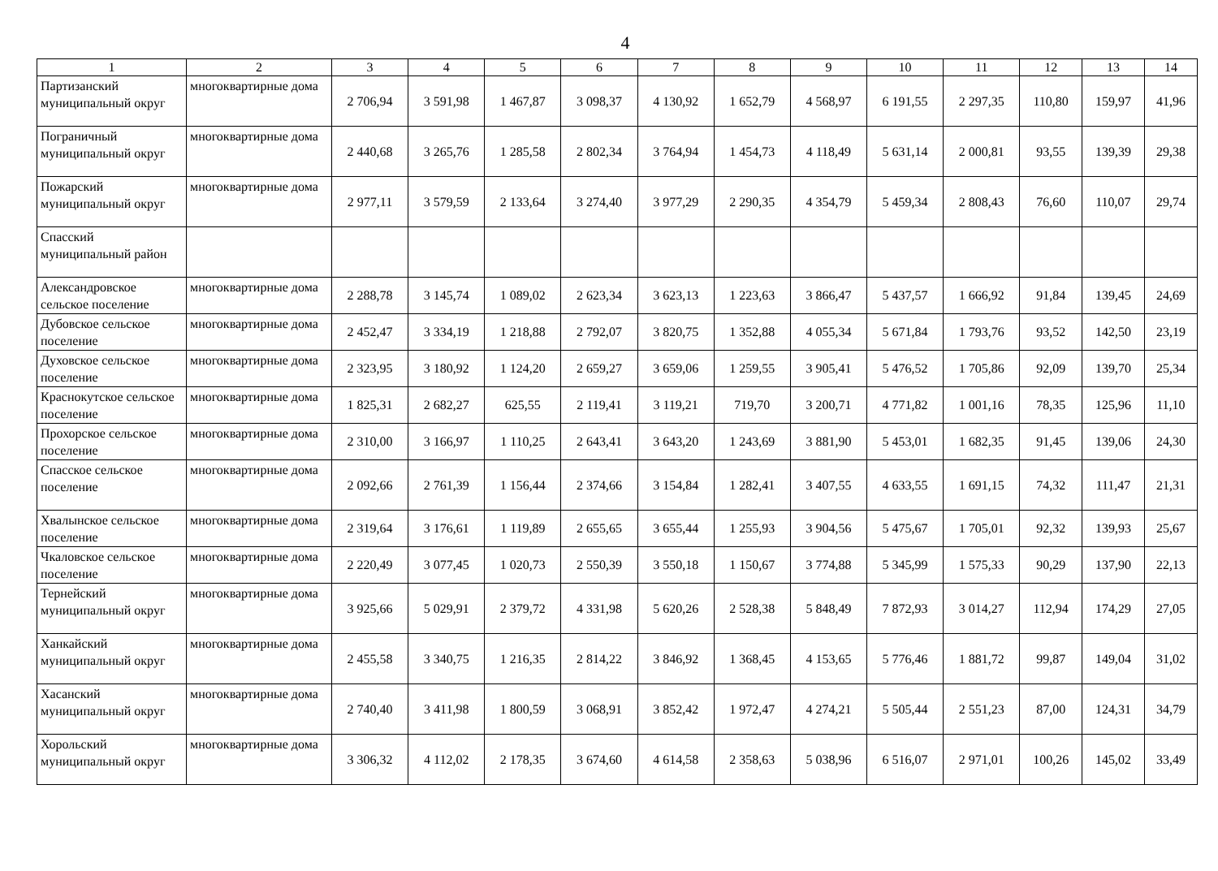4
| 1 | 2 | 3 | 4 | 5 | 6 | 7 | 8 | 9 | 10 | 11 | 12 | 13 | 14 |
| --- | --- | --- | --- | --- | --- | --- | --- | --- | --- | --- | --- | --- | --- |
| Партизанский муниципальный округ | многоквартирные дома | 2 706,94 | 3 591,98 | 1 467,87 | 3 098,37 | 4 130,92 | 1 652,79 | 4 568,97 | 6 191,55 | 2 297,35 | 110,80 | 159,97 | 41,96 |
| Пограничный муниципальный округ | многоквартирные дома | 2 440,68 | 3 265,76 | 1 285,58 | 2 802,34 | 3 764,94 | 1 454,73 | 4 118,49 | 5 631,14 | 2 000,81 | 93,55 | 139,39 | 29,38 |
| Пожарский муниципальный округ | многоквартирные дома | 2 977,11 | 3 579,59 | 2 133,64 | 3 274,40 | 3 977,29 | 2 290,35 | 4 354,79 | 5 459,34 | 2 808,43 | 76,60 | 110,07 | 29,74 |
| Спасский муниципальный район | | | | | | | | | | | | | |
| Александровское сельское поселение | многоквартирные дома | 2 288,78 | 3 145,74 | 1 089,02 | 2 623,34 | 3 623,13 | 1 223,63 | 3 866,47 | 5 437,57 | 1 666,92 | 91,84 | 139,45 | 24,69 |
| Дубовское сельское поселение | многоквартирные дома | 2 452,47 | 3 334,19 | 1 218,88 | 2 792,07 | 3 820,75 | 1 352,88 | 4 055,34 | 5 671,84 | 1 793,76 | 93,52 | 142,50 | 23,19 |
| Духовское сельское поселение | многоквартирные дома | 2 323,95 | 3 180,92 | 1 124,20 | 2 659,27 | 3 659,06 | 1 259,55 | 3 905,41 | 5 476,52 | 1 705,86 | 92,09 | 139,70 | 25,34 |
| Краснокутское сельское поселение | многоквартирные дома | 1 825,31 | 2 682,27 | 625,55 | 2 119,41 | 3 119,21 | 719,70 | 3 200,71 | 4 771,82 | 1 001,16 | 78,35 | 125,96 | 11,10 |
| Прохорское сельское поселение | многоквартирные дома | 2 310,00 | 3 166,97 | 1 110,25 | 2 643,41 | 3 643,20 | 1 243,69 | 3 881,90 | 5 453,01 | 1 682,35 | 91,45 | 139,06 | 24,30 |
| Спасское сельское поселение | многоквартирные дома | 2 092,66 | 2 761,39 | 1 156,44 | 2 374,66 | 3 154,84 | 1 282,41 | 3 407,55 | 4 633,55 | 1 691,15 | 74,32 | 111,47 | 21,31 |
| Хвалынское сельское поселение | многоквартирные дома | 2 319,64 | 3 176,61 | 1 119,89 | 2 655,65 | 3 655,44 | 1 255,93 | 3 904,56 | 5 475,67 | 1 705,01 | 92,32 | 139,93 | 25,67 |
| Чкаловское сельское поселение | многоквартирные дома | 2 220,49 | 3 077,45 | 1 020,73 | 2 550,39 | 3 550,18 | 1 150,67 | 3 774,88 | 5 345,99 | 1 575,33 | 90,29 | 137,90 | 22,13 |
| Тернейский муниципальный округ | многоквартирные дома | 3 925,66 | 5 029,91 | 2 379,72 | 4 331,98 | 5 620,26 | 2 528,38 | 5 848,49 | 7 872,93 | 3 014,27 | 112,94 | 174,29 | 27,05 |
| Ханкайский муниципальный округ | многоквартирные дома | 2 455,58 | 3 340,75 | 1 216,35 | 2 814,22 | 3 846,92 | 1 368,45 | 4 153,65 | 5 776,46 | 1 881,72 | 99,87 | 149,04 | 31,02 |
| Хасанский муниципальный округ | многоквартирные дома | 2 740,40 | 3 411,98 | 1 800,59 | 3 068,91 | 3 852,42 | 1 972,47 | 4 274,21 | 5 505,44 | 2 551,23 | 87,00 | 124,31 | 34,79 |
| Хорольский муниципальный округ | многоквартирные дома | 3 306,32 | 4 112,02 | 2 178,35 | 3 674,60 | 4 614,58 | 2 358,63 | 5 038,96 | 6 516,07 | 2 971,01 | 100,26 | 145,02 | 33,49 |